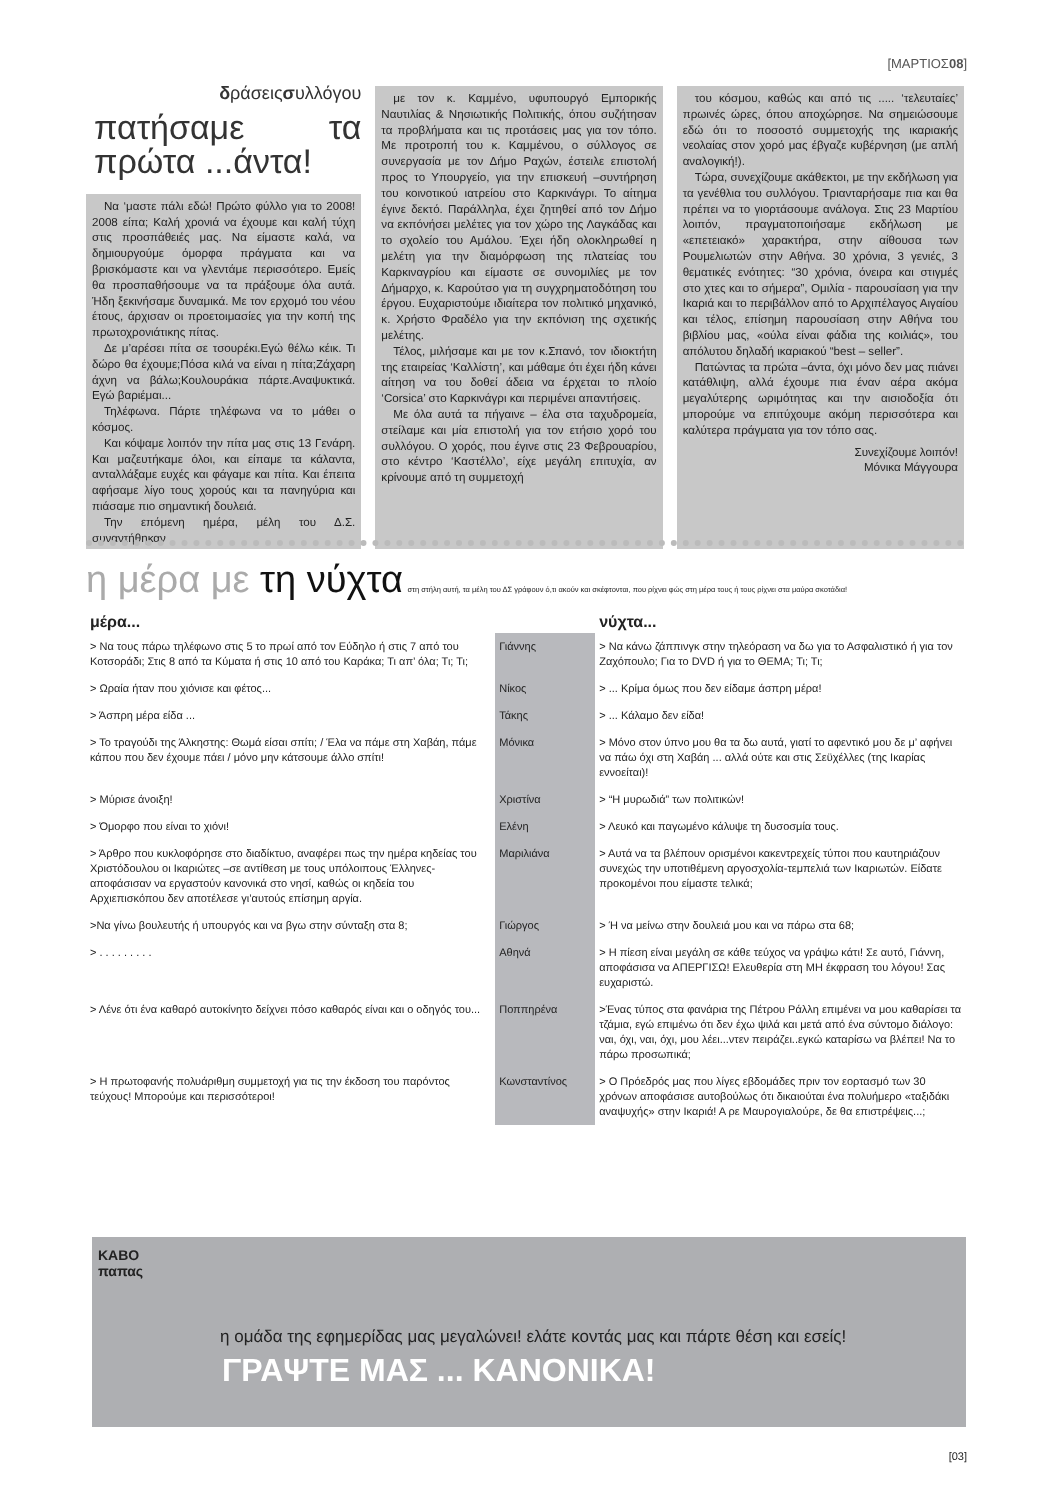[ΜΑΡΤΙΟΣ08]
δράσειςσυλλόγου
πατήσαμε τα πρώτα ...άντα!
Να ‘μαστε πάλι εδώ! Πρώτο φύλλο για το 2008! 2008 είπα; Καλή χρονιά να έχουμε και καλή τύχη στις προσπάθειές μας. Να είμαστε καλά, να δημιουργούμε όμορφα πράγματα και να βρισκόμαστε και να γλεντάμε περισσότερο. Εμείς θα προσπαθήσουμε να τα πράξουμε όλα αυτά. Ήδη ξεκινήσαμε δυναμικά. Με τον ερχομό του νέου έτους, άρχισαν οι προετοιμασίες για την κοπή της πρωτοχρονιάτικης πίτας.
Δε μ’αρέσει πίτα σε τσουρέκι.Εγώ θέλω κέικ. Τι δώρο θα έχουμε;Πόσα κιλά να είναι η πίτα;Ζάχαρη άχνη να βάλω;Κουλουράκια πάρτε.Αναψυκτικά. Εγώ βαριέμαι...
Τηλέφωνα. Πάρτε τηλέφωνα να το μάθει ο κόσμος.
Και κόψαμε λοιπόν την πίτα μας στις 13 Γενάρη. Και μαζευτήκαμε όλοι, και είπαμε τα κάλαντα, ανταλλάξαμε ευχές και φάγαμε και πίτα. Και έπειτα αφήσαμε λίγο τους χορούς και τα πανηγύρια και πιάσαμε πιο σημαντική δουλειά.
Την επόμενη ημέρα, μέλη του Δ.Σ. συναντήθηκαν
με τον κ. Καμμένο, υφυπουργό Εμπορικής Ναυτιλίας & Νησιωτικής Πολιτικής, όπου συζήτησαν τα προβλήματα και τις προτάσεις μας για τον τόπο. Με προτροπή του κ. Καμμένου, ο σύλλογος σε συνεργασία με τον Δήμο Ραχών, έστειλε επιστολή προς το Υπουργείο, για την επισκευή –συντήρηση του κοινοτικού ιατρείου στο Καρκινάγρι. Το αίτημα έγινε δεκτό. Παράλληλα, έχει ζητηθεί από τον Δήμο να εκπόνήσει μελέτες για τον χώρο της Λαγκάδας και το σχολείο του Αμάλου. Έχει ήδη ολοκληρωθεί η μελέτη για την διαμόρφωση της πλατείας του Καρκιναγρίου και είμαστε σε συνομιλίες με τον Δήμαρχο, κ. Καρούτσο για τη συγχρηματοδότηση του έργου. Ευχαριστούμε ιδιαίτερα τον πολιτικό μηχανικό, κ. Χρήστο Φραδέλο για την εκπόνιση της σχετικής μελέτης.
Τέλος, μιλήσαμε και με τον κ.Σπανό, τον ιδιοκτήτη της εταιρείας ‘Καλλίστη’, και μάθαμε ότι έχει ήδη κάνει αίτηση να του δοθεί άδεια να έρχεται το πλοίο ‘Corsica’ στο Καρκινάγρι και περιμένει απαντήσεις.
Με όλα αυτά τα πήγαινε – έλα στα ταχυδρομεία, στείλαμε και μία επιστολή για τον ετήσιο χορό του συλλόγου. Ο χορός, που έγινε στις 23 Φεβρουαρίου, στο κέντρο ‘Καστέλλο’, είχε μεγάλη επιτυχία, αν κρίνουμε από τη συμμετοχή
του κόσμου, καθώς και από τις ..... ‘τελευταίες’ πρωινές ώρες, όπου αποχώρησε. Να σημειώσουμε εδώ ότι το ποσοστό συμμετοχής της ικαριακής νεολαίας στον χορό μας έβγαζε κυβέρνηση (με απλή αναλογική!).
Τώρα, συνεχίζουμε ακάθεκτοι, με την εκδήλωση για τα γενέθλια του συλλόγου. Τριανταρήσαμε πια και θα πρέπει να το γιορτάσουμε ανάλογα. Στις 23 Μαρτίου λοιπόν, πραγματοποιήσαμε εκδήλωση με «επετειακό» χαρακτήρα, στην αίθουσα των Ρουμελιωτών στην Αθήνα. 30 χρόνια, 3 γενιές, 3 θεματικές ενότητες: “30 χρόνια, όνειρα και στιγμές στο χτες και το σήμερα”, Ομιλία - παρουσίαση για την Ικαριά και το περιβάλλον από το Αρχιπέλαγος Αιγαίου και τέλος, επίσημη παρουσίαση στην Αθήνα του βιβλίου μας, «ούλα είναι φάδια της κοιλιάς», του απόλυτου δηλαδή ικαριακού “best – seller”.
Πατώντας τα πρώτα –άντα, όχι μόνο δεν μας πιάνει κατάθλιψη, αλλά έχουμε πια έναν αέρα ακόμα μεγαλύτερης ωριμότητας και την αισιοδοξία ότι μπορούμε να επιτύχουμε ακόμη περισσότερα και καλύτερα πράγματα για τον τόπο σας.
Συνεχίζουμε λοιπόν!
Μόνικα Μάγγουρα
η μέρα με τη νύχτα στη στήλη αυτή, τα μέλη του ΔΣ γράφουν ό,τι ακούν και σκέφτονται, που ρίχνει φώς στη μέρα τους ή τους ρίχνει στα μαύρα σκοτάδια!
| μέρα... | | νύχτα... |
| --- | --- | --- |
| > Να τους πάρω τηλέφωνο στις 5 το πρωί από τον Εύδηλο ή στις 7 από του Κοτσοράδι; Στις 8 από τα Κύματα ή στις 10 από του Καράκα; Τι απ’ όλα; Τι; Τι; | Γιάννης | > Να κάνω ζάππινγκ στην τηλεόραση να δω για το Ασφαλιστικό ή για τον Ζαχόπουλο; Για το DVD ή για το ΘΕΜΑ; Τι; Τι; |
| > Ωραία ήταν που χιόνισε και φέτος... | Νίκος | > ... Κρίμα όμως που δεν είδαμε άσπρη μέρα! |
| > Άσπρη μέρα είδα ... | Τάκης | > ... Κάλαμο δεν είδα! |
| > Το τραγούδι της Άλκηστης: Θωμά είσαι σπίτι; / Έλα να πάμε στη Χαβάη, πάμε κάπου που δεν έχουμε πάει / μόνο μην κάτσουμε άλλο σπίτι! | Μόνικα | > Μόνο στον ύπνο μου θα τα δω αυτά, γιατί το αφεντικό μου δε μ’ αφήνει να πάω όχι στη Χαβάη ... αλλά ούτε και στις Σεϋχέλλες (της Ικαρίας εννοείται)! |
| > Μύρισε άνοιξη! | Χριστίνα | > “Η μυρωδιά” των πολιτικών! |
| > Όμορφο που είναι το χιόνι! | Ελένη | > Λευκό και παγωμένο κάλυψε τη δυσοσμία τους. |
| > Άρθρο που κυκλοφόρησε στο διαδίκτυο, αναφέρει πως την ημέρα κηδείας του Χριστόδουλου οι Ικαριώτες –σε αντίθεση με τους υπόλοιπους Έλληνες- αποφάσισαν να εργαστούν κανονικά στο νησί, καθώς οι κηδεία του Αρχιεπισκόπου δεν αποτέλεσε γι’αυτούς επίσημη αργία. | Μαριλιάνα | > Αυτά να τα βλέπουν ορισμένοι κακεντρεχείς τύποι που καυτηριάζουν συνεχώς την υποτιθέμενη αργοσχολία-τεμπελιά των Ικαριωτών. Είδατε προκομένοι που είμαστε τελικά; |
| >Να γίνω βουλευτής ή υπουργός και να βγω στην σύνταξη στα 8; | Γιώργος | > Ή να μείνω στην δουλειά μου και να πάρω στα 68; |
| > . . . . . . . . . | Αθηνά | > Η πίεση είναι μεγάλη σε κάθε τεύχος να γράψω κάτι! Σε αυτό, Γιάννη, αποφάσισα να ΑΠΕΡΓΙΣΩ! Ελευθερία στη ΜΗ έκφραση του λόγου! Σας ευχαριστώ. |
| > Λένε ότι ένα καθαρό αυτοκίνητο δείχνει πόσο καθαρός είναι και ο οδηγός του... | Ποππηρένα | >Ένας τύπος στα φανάρια της Πέτρου Ράλλη επιμένει να μου καθαρίσει τα τζάμια, εγώ επιμένω ότι δεν έχω ψιλά και μετά από ένα σύντομο διάλογο: ναι, όχι, ναι, όχι, μου λέει...ντεν πειράζει..εγκώ καταρίσω να βλέπει! Να το πάρω προσωπικά; |
| > Η πρωτοφανής πολυάριθμη συμμετοχή για τις την έκδοση του παρόντος τεύχους! Μπορούμε και περισσότεροι! | Κωνσταντίνος | > Ο Πρόεδρός μας που λίγες εβδομάδες πριν τον εορτασμό των 30 χρόνων αποφάσισε αυτοβούλως ότι δικαιούται ένα πολυήμερο «ταξιδάκι αναψυχής» στην Ικαριά! Α ρε Μαυρογιαλούρε, δε θα επιστρέψεις...; |
ΚΑΒΟ
παπας
η ομάδα της εφημερίδας μας μεγαλώνει! ελάτε κοντάς μας και πάρτε θέση και εσείς!
ΓΡΑΨΤΕ ΜΑΣ ... ΚΑΝΟΝΙΚΑ!
[03]